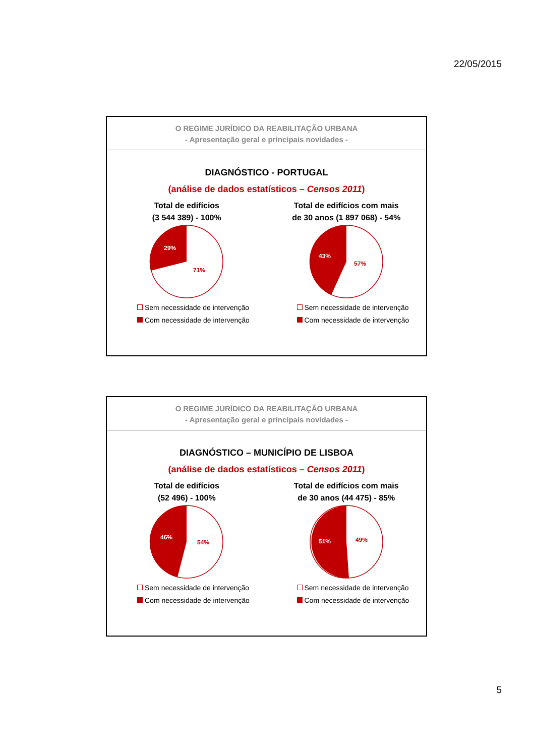22/05/2015
O REGIME JURÍDICO DA REABILITAÇÃO URBANA
- Apresentação geral e principais novidades -
DIAGNÓSTICO - PORTUGAL
(análise de dados estatísticos – Censos 2011)
Total de edifícios
(3 544 389) - 100%
29%
71%
Sem necessidade de intervenção
Com necessidade de intervenção
Total de edifícios com mais
de 30 anos (1 897 068) - 54%
43%
57%
Sem necessidade de intervenção
Com necessidade de intervenção
O REGIME JURÍDICO DA REABILITAÇÃO URBANA
- Apresentação geral e principais novidades -
DIAGNÓSTICO – MUNICÍPIO DE LISBOA
(análise de dados estatísticos – Censos 2011)
Total de edifícios
(52 496) - 100%
46%
54%
Sem necessidade de intervenção
Com necessidade de intervenção
Total de edifícios com mais
de 30 anos (44 475) - 85%
51%
49%
Sem necessidade de intervenção
Com necessidade de intervenção
5